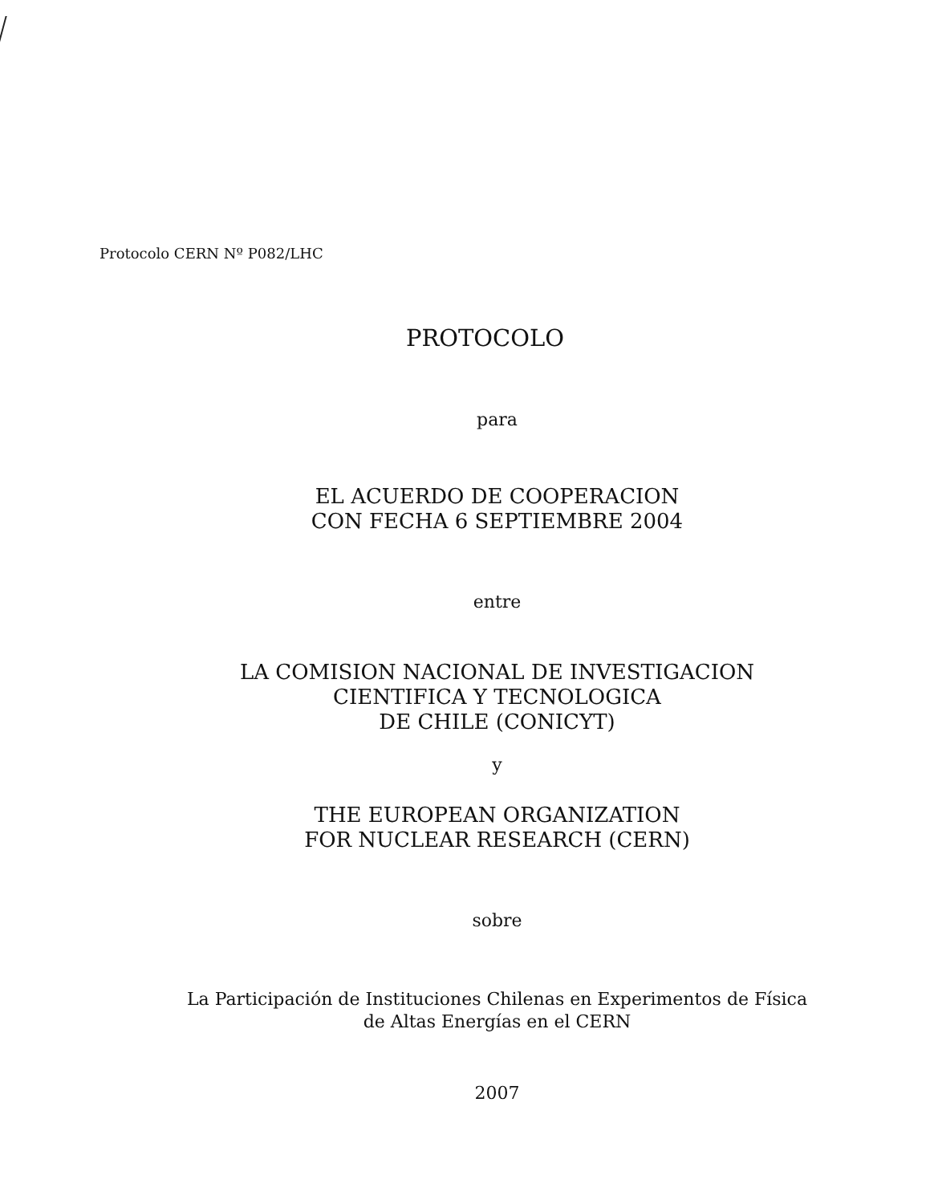Protocolo CERN Nº P082/LHC
PROTOCOLO
para
EL ACUERDO DE COOPERACION
CON FECHA 6 SEPTIEMBRE 2004
entre
LA COMISION NACIONAL DE INVESTIGACION
CIENTIFICA Y TECNOLOGICA
DE CHILE (CONICYT)
y
THE EUROPEAN ORGANIZATION
FOR NUCLEAR RESEARCH (CERN)
sobre
La Participación de Instituciones Chilenas en Experimentos de Física
de Altas Energías en el CERN
2007